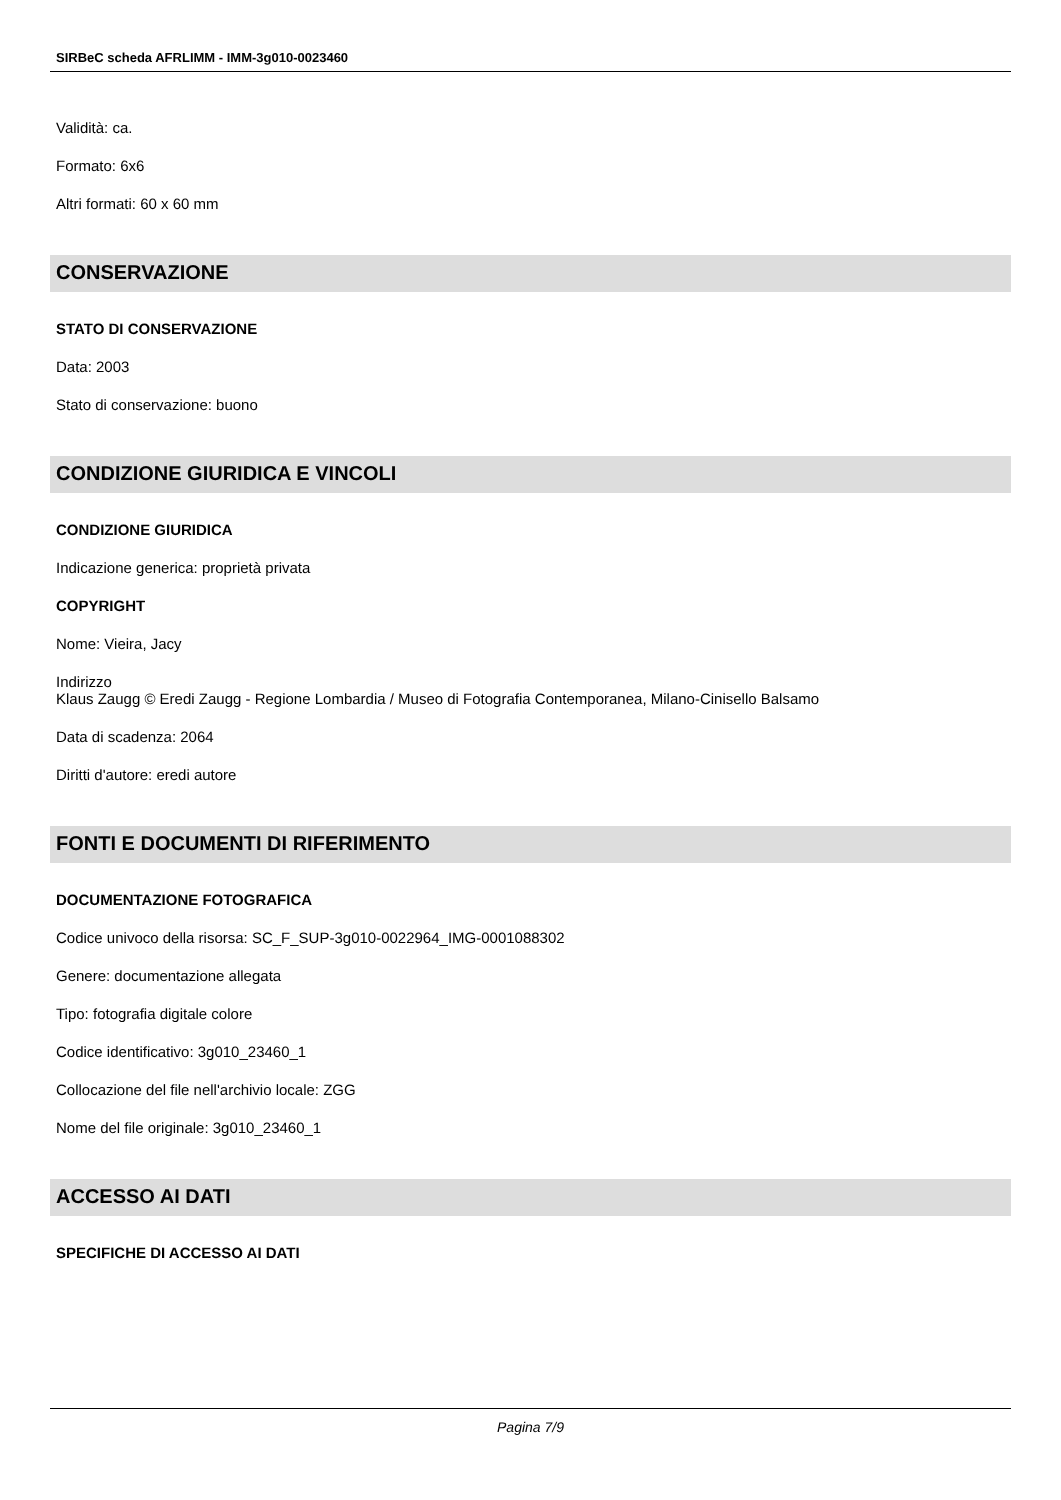SIRBeC scheda AFRLIMM - IMM-3g010-0023460
Validità: ca.
Formato: 6x6
Altri formati: 60 x 60 mm
CONSERVAZIONE
STATO DI CONSERVAZIONE
Data: 2003
Stato di conservazione: buono
CONDIZIONE GIURIDICA E VINCOLI
CONDIZIONE GIURIDICA
Indicazione generica: proprietà privata
COPYRIGHT
Nome: Vieira, Jacy
Indirizzo
Klaus Zaugg © Eredi Zaugg - Regione Lombardia / Museo di Fotografia Contemporanea, Milano-Cinisello Balsamo
Data di scadenza: 2064
Diritti d'autore: eredi autore
FONTI E DOCUMENTI DI RIFERIMENTO
DOCUMENTAZIONE FOTOGRAFICA
Codice univoco della risorsa: SC_F_SUP-3g010-0022964_IMG-0001088302
Genere: documentazione allegata
Tipo: fotografia digitale colore
Codice identificativo: 3g010_23460_1
Collocazione del file nell'archivio locale: ZGG
Nome del file originale: 3g010_23460_1
ACCESSO AI DATI
SPECIFICHE DI ACCESSO AI DATI
Pagina 7/9